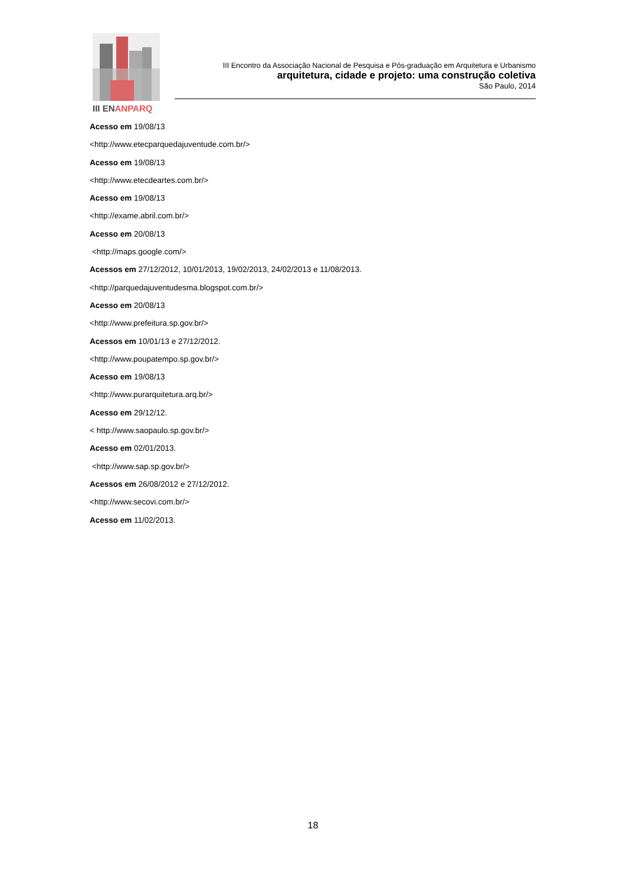III ENANPARQ
III Encontro da Associação Nacional de Pesquisa e Pós-graduação em Arquitetura e Urbanismo
arquitetura, cidade e projeto: uma construção coletiva
São Paulo, 2014
Acesso em 19/08/13
<http://www.etecparquedajuventude.com.br/>
Acesso em 19/08/13
<http://www.etecdeartes.com.br/>
Acesso em 19/08/13
<http://exame.abril.com.br/>
Acesso em 20/08/13
<http://maps.google.com/>
Acessos em 27/12/2012, 10/01/2013, 19/02/2013, 24/02/2013 e 11/08/2013.
<http://parquedajuventudesma.blogspot.com.br/>
Acesso em 20/08/13
<http://www.prefeitura.sp.gov.br/>
Acessos em 10/01/13 e 27/12/2012.
<http://www.poupatempo.sp.gov.br/>
Acesso em 19/08/13
<http://www.purarquitetura.arq.br/>
Acesso em 29/12/12.
< http://www.saopaulo.sp.gov.br/>
Acesso em 02/01/2013.
<http://www.sap.sp.gov.br/>
Acessos em 26/08/2012 e 27/12/2012.
<http://www.secovi.com.br/>
Acesso em 11/02/2013.
18